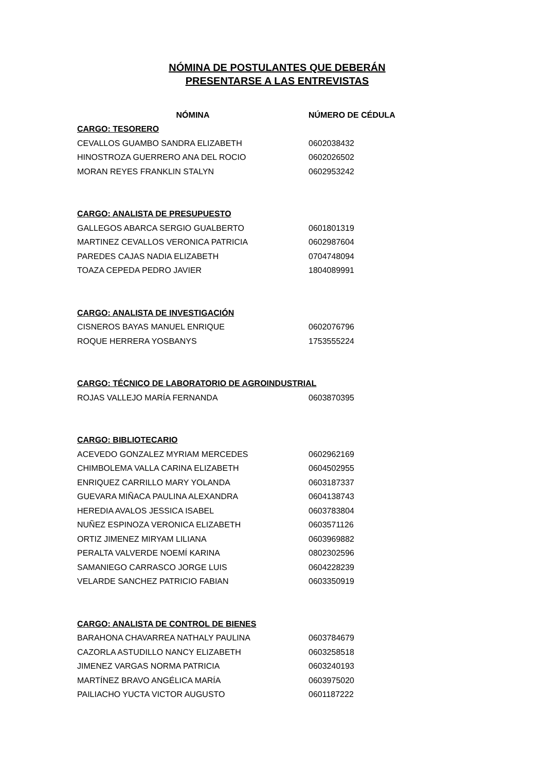NÓMINA DE POSTULANTES QUE DEBERÁN
PRESENTARSE A LAS ENTREVISTAS
| NÓMINA | NÚMERO DE CÉDULA |
| --- | --- |
| CARGO: TESORERO | |
| CEVALLOS GUAMBO SANDRA ELIZABETH | 0602038432 |
| HINOSTROZA GUERRERO ANA DEL ROCIO | 0602026502 |
| MORAN REYES FRANKLIN STALYN | 0602953242 |
| CARGO: ANALISTA DE PRESUPUESTO | |
| GALLEGOS ABARCA SERGIO GUALBERTO | 0601801319 |
| MARTINEZ CEVALLOS VERONICA PATRICIA | 0602987604 |
| PAREDES CAJAS NADIA ELIZABETH | 0704748094 |
| TOAZA CEPEDA PEDRO JAVIER | 1804089991 |
| CARGO: ANALISTA DE INVESTIGACIÓN | |
| CISNEROS BAYAS MANUEL ENRIQUE | 0602076796 |
| ROQUE HERRERA YOSBANYS | 1753555224 |
| CARGO: TÉCNICO DE LABORATORIO DE AGROINDUSTRIAL | |
| ROJAS VALLEJO MARÍA FERNANDA | 0603870395 |
| CARGO: BIBLIOTECARIO | |
| ACEVEDO GONZALEZ MYRIAM MERCEDES | 0602962169 |
| CHIMBOLEMA VALLA CARINA ELIZABETH | 0604502955 |
| ENRIQUEZ CARRILLO MARY YOLANDA | 0603187337 |
| GUEVARA MIÑACA PAULINA ALEXANDRA | 0604138743 |
| HEREDIA AVALOS JESSICA ISABEL | 0603783804 |
| NUÑEZ ESPINOZA VERONICA ELIZABETH | 0603571126 |
| ORTIZ JIMENEZ MIRYAM LILIANA | 0603969882 |
| PERALTA VALVERDE NOEMÍ KARINA | 0802302596 |
| SAMANIEGO CARRASCO JORGE LUIS | 0604228239 |
| VELARDE SANCHEZ PATRICIO FABIAN | 0603350919 |
| CARGO: ANALISTA DE CONTROL DE BIENES | |
| BARAHONA CHAVARREA NATHALY PAULINA | 0603784679 |
| CAZORLA ASTUDILLO NANCY ELIZABETH | 0603258518 |
| JIMENEZ VARGAS NORMA PATRICIA | 0603240193 |
| MARTÍNEZ BRAVO ANGÉLICA MARÍA | 0603975020 |
| PAILIACHO YUCTA VICTOR AUGUSTO | 0601187222 |